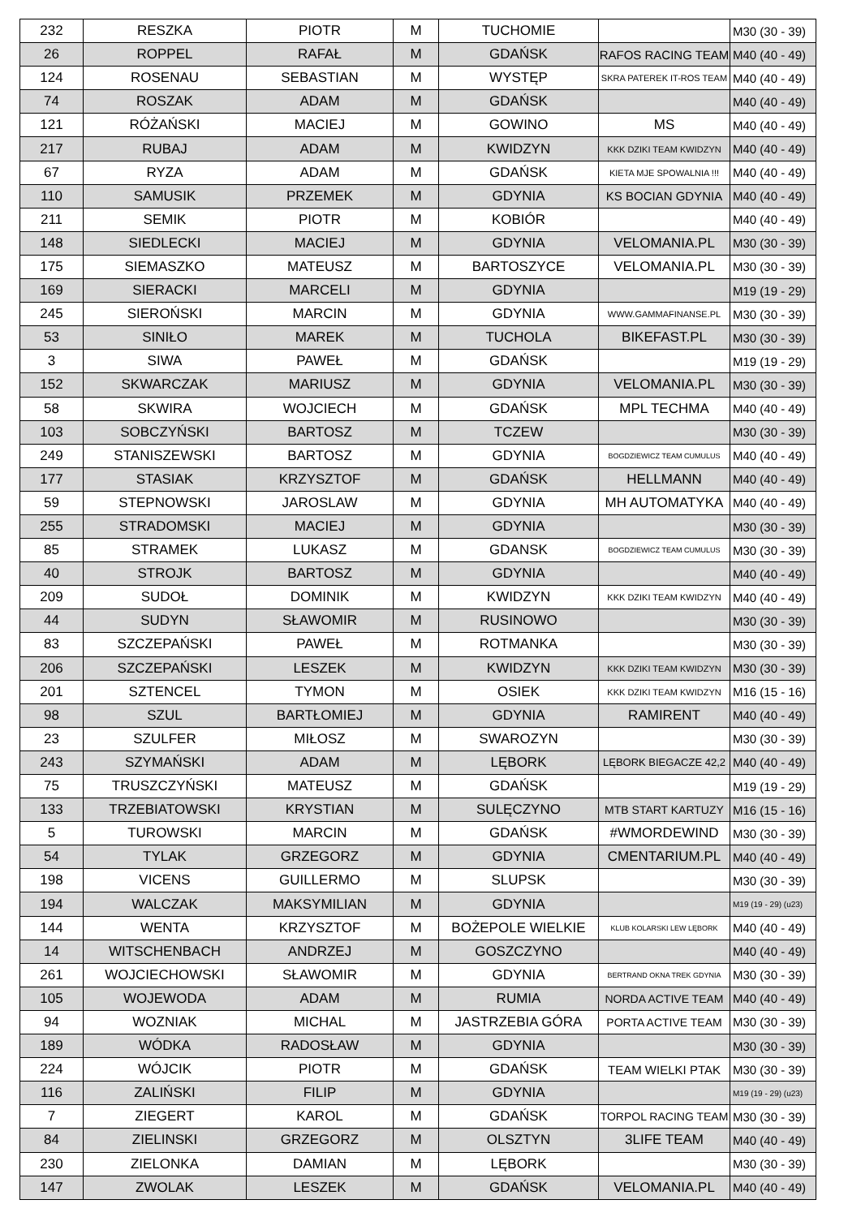| 232 | RESZKA | PIOTR | M | TUCHOMIE | | M30 (30 - 39) |
| 26 | ROPPEL | RAFAŁ | M | GDAŃSK | RAFOS RACING TEAM | M40 (40 - 49) |
| 124 | ROSENAU | SEBASTIAN | M | WYSTĘP | SKRA PATEREK IT-ROS TEAM | M40 (40 - 49) |
| 74 | ROSZAK | ADAM | M | GDAŃSK | | M40 (40 - 49) |
| 121 | RÓŻAŃSKI | MACIEJ | M | GOWINO | MS | M40 (40 - 49) |
| 217 | RUBAJ | ADAM | M | KWIDZYN | KKK DZIKI TEAM KWIDZYN | M40 (40 - 49) |
| 67 | RYZA | ADAM | M | GDAŃSK | KIETA MJE SPOWALNIA !!! | M40 (40 - 49) |
| 110 | SAMUSIK | PRZEMEK | M | GDYNIA | KS BOCIAN GDYNIA | M40 (40 - 49) |
| 211 | SEMIK | PIOTR | M | KOBIÓR | | M40 (40 - 49) |
| 148 | SIEDLECKI | MACIEJ | M | GDYNIA | VELOMANIA.PL | M30 (30 - 39) |
| 175 | SIEMASZKO | MATEUSZ | M | BARTOSZYCE | VELOMANIA.PL | M30 (30 - 39) |
| 169 | SIERACKI | MARCELI | M | GDYNIA | | M19 (19 - 29) |
| 245 | SIEROŃSKI | MARCIN | M | GDYNIA | WWW.GAMMAFINANSE.PL | M30 (30 - 39) |
| 53 | SINIŁO | MAREK | M | TUCHOLA | BIKEFAST.PL | M30 (30 - 39) |
| 3 | SIWA | PAWEŁ | M | GDAŃSK | | M19 (19 - 29) |
| 152 | SKWARCZAK | MARIUSZ | M | GDYNIA | VELOMANIA.PL | M30 (30 - 39) |
| 58 | SKWIRA | WOJCIECH | M | GDAŃSK | MPL TECHMA | M40 (40 - 49) |
| 103 | SOBCZYŃSKI | BARTOSZ | M | TCZEW | | M30 (30 - 39) |
| 249 | STANISZEWSKI | BARTOSZ | M | GDYNIA | BOGDZIEWICZ TEAM CUMULUS | M40 (40 - 49) |
| 177 | STASIAK | KRZYSZTOF | M | GDAŃSK | HELLMANN | M40 (40 - 49) |
| 59 | STEPNOWSKI | JAROSLAW | M | GDYNIA | MH AUTOMATYKA | M40 (40 - 49) |
| 255 | STRADOMSKI | MACIEJ | M | GDYNIA | | M30 (30 - 39) |
| 85 | STRAMEK | LUKASZ | M | GDANSK | BOGDZIEWICZ TEAM CUMULUS | M30 (30 - 39) |
| 40 | STROJK | BARTOSZ | M | GDYNIA | | M40 (40 - 49) |
| 209 | SUDOŁ | DOMINIK | M | KWIDZYN | KKK DZIKI TEAM KWIDZYN | M40 (40 - 49) |
| 44 | SUDYN | SŁAWOMIR | M | RUSINOWO | | M30 (30 - 39) |
| 83 | SZCZEPAŃSKI | PAWEŁ | M | ROTMANKA | | M30 (30 - 39) |
| 206 | SZCZEPAŃSKI | LESZEK | M | KWIDZYN | KKK DZIKI TEAM KWIDZYN | M30 (30 - 39) |
| 201 | SZTENCEL | TYMON | M | OSIEK | KKK DZIKI TEAM KWIDZYN | M16 (15 - 16) |
| 98 | SZUL | BARTŁOMIEJ | M | GDYNIA | RAMIRENT | M40 (40 - 49) |
| 23 | SZULFER | MIŁOSZ | M | SWAROZYN | | M30 (30 - 39) |
| 243 | SZYMAŃSKI | ADAM | M | LĘBORK | LĘBORK BIEGACZE 42,2 | M40 (40 - 49) |
| 75 | TRUSZCZYŃSKI | MATEUSZ | M | GDAŃSK | | M19 (19 - 29) |
| 133 | TRZEBIATOWSKI | KRYSTIAN | M | SULĘCZYNO | MTB START KARTUZY | M16 (15 - 16) |
| 5 | TUROWSKI | MARCIN | M | GDAŃSK | #WMORDEWIND | M30 (30 - 39) |
| 54 | TYLAK | GRZEGORZ | M | GDYNIA | CMENTARIUM.PL | M40 (40 - 49) |
| 198 | VICENS | GUILLERMO | M | SLUPSK | | M30 (30 - 39) |
| 194 | WALCZAK | MAKSYMILIAN | M | GDYNIA | | M19 (19 - 29) (u23) |
| 144 | WENTA | KRZYSZTOF | M | BOŻEPOLE WIELKIE | KLUB KOLARSKI LEW LĘBORK | M40 (40 - 49) |
| 14 | WITSCHENBACH | ANDRZEJ | M | GOSZCZYNO | | M40 (40 - 49) |
| 261 | WOJCIECHOWSKI | SŁAWOMIR | M | GDYNIA | BERTRAND OKNA TREK GDYNIA | M30 (30 - 39) |
| 105 | WOJEWODA | ADAM | M | RUMIA | NORDA ACTIVE TEAM | M40 (40 - 49) |
| 94 | WOZNIAK | MICHAL | M | JASTRZEBIA GÓRA | PORTA ACTIVE TEAM | M30 (30 - 39) |
| 189 | WÓDKA | RADOSŁAW | M | GDYNIA | | M30 (30 - 39) |
| 224 | WÓJCIK | PIOTR | M | GDAŃSK | TEAM WIELKI PTAK | M30 (30 - 39) |
| 116 | ZALIŃSKI | FILIP | M | GDYNIA | | M19 (19 - 29) (u23) |
| 7 | ZIEGERT | KAROL | M | GDAŃSK | TORPOL RACING TEAM | M30 (30 - 39) |
| 84 | ZIELINSKI | GRZEGORZ | M | OLSZTYN | 3LIFE TEAM | M40 (40 - 49) |
| 230 | ZIELONKA | DAMIAN | M | LĘBORK | | M30 (30 - 39) |
| 147 | ZWOLAK | LESZEK | M | GDAŃSK | VELOMANIA.PL | M40 (40 - 49) |